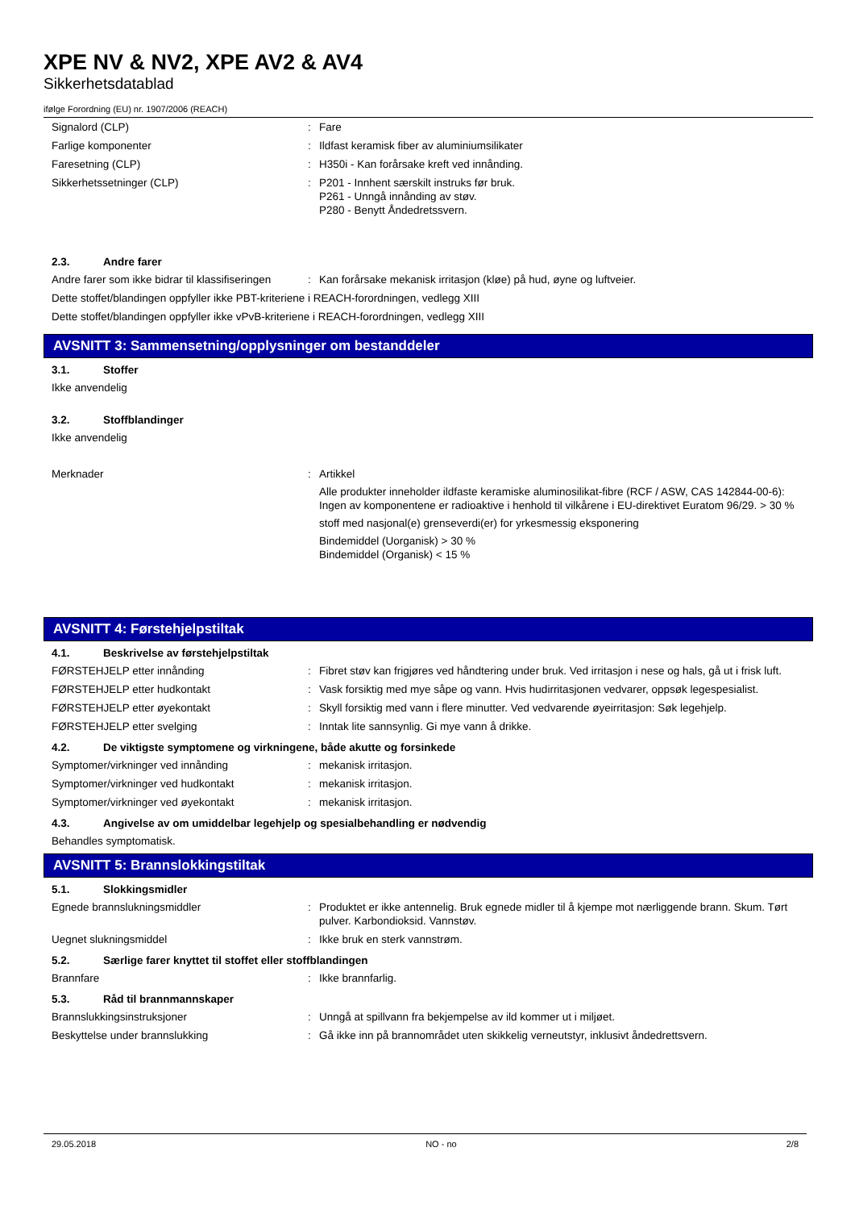XPE NV & NV2, XPE AV2 & AV4
Sikkerhetsdatablad
ifølge Forordning (EU) nr. 1907/2006 (REACH)
Signalord (CLP) : Fare
Farlige komponenter : Ildfast keramisk fiber av aluminiumsilikater
Faresetning (CLP) : H350i - Kan forårsake kreft ved innånding.
Sikkerhetssetninger (CLP) : P201 - Innhent særskilt instruks før bruk.
P261 - Unngå innånding av støv.
P280 - Benytt Åndedretssvern.
2.3. Andre farer
Andre farer som ikke bidrar til klassifiseringen
: Kan forårsake mekanisk irritasjon (kløe) på hud, øyne og luftveier.
Dette stoffet/blandingen oppfyller ikke PBT-kriteriene i REACH-forordningen, vedlegg XIII
Dette stoffet/blandingen oppfyller ikke vPvB-kriteriene i REACH-forordningen, vedlegg XIII
AVSNITT 3: Sammensetning/opplysninger om bestanddeler
3.1. Stoffer
Ikke anvendelig
3.2. Stoffblandinger
Ikke anvendelig
Merknader : Artikkel
Alle produkter inneholder ildfaste keramiske aluminosilikat-fibre (RCF / ASW, CAS 142844-00-6): Ingen av komponentene er radioaktive i henhold til vilkårene i EU-direktivet Euratom 96/29. > 30 %
stoff med nasjonal(e) grenseverdi(er) for yrkesmessig eksponering
Bindemiddel (Uorganisk) > 30 %
Bindemiddel (Organisk) < 15 %
AVSNITT 4: Førstehjelpstiltak
4.1. Beskrivelse av førstehjelpstiltak
FØRSTEHJELP etter innånding : Fibret støv kan frigjøres ved håndtering under bruk. Ved irritasjon i nese og hals, gå ut i frisk luft.
FØRSTEHJELP etter hudkontakt : Vask forsiktig med mye såpe og vann. Hvis hudirritasjonen vedvarer, oppsøk legespesialist.
FØRSTEHJELP etter øyekontakt : Skyll forsiktig med vann i flere minutter. Ved vedvarende øyeirritasjon: Søk legehjelp.
FØRSTEHJELP etter svelging : Inntak lite sannsynlig. Gi mye vann å drikke.
4.2. De viktigste symptomene og virkningene, både akutte og forsinkede
Symptomer/virkninger ved innånding : mekanisk irritasjon.
Symptomer/virkninger ved hudkontakt : mekanisk irritasjon.
Symptomer/virkninger ved øyekontakt : mekanisk irritasjon.
4.3. Angivelse av om umiddelbar legehjelp og spesialbehandling er nødvendig
Behandles symptomatisk.
AVSNITT 5: Brannslokkingstiltak
5.1. Slokkingsmidler
Egnede brannslukningsmiddler : Produktet er ikke antennelig. Bruk egnede midler til å kjempe mot nærliggende brann. Skum. Tørt pulver. Karbondioksid. Vannstøv.
Uegnet slukningsmiddel : Ikke bruk en sterk vannstrøm.
5.2. Særlige farer knyttet til stoffet eller stoffblandingen
Brannfare : Ikke brannfarlig.
5.3. Råd til brannmannskaper
Brannslukkingsinstruksjoner : Unngå at spillvann fra bekjempelse av ild kommer ut i miljøet.
Beskyttelse under brannslukking : Gå ikke inn på brannområdet uten skikkelig verneutstyr, inklusivt åndedrettsvern.
29.05.2018 NO - no 2/8